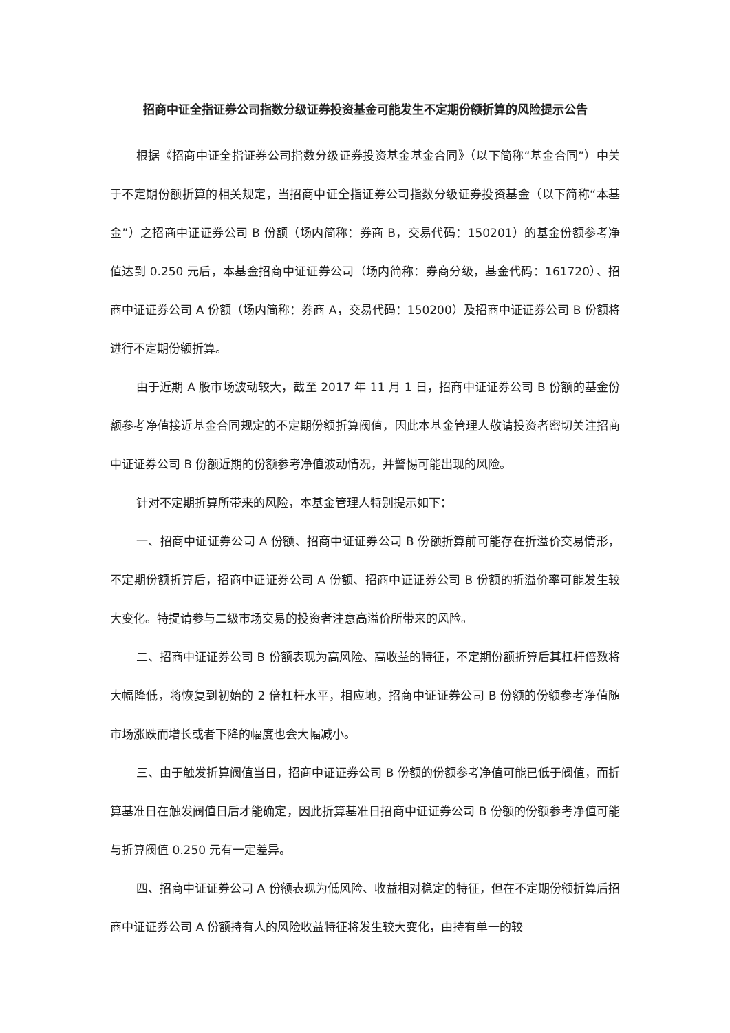招商中证全指证券公司指数分级证券投资基金可能发生不定期份额折算的风险提示公告
根据《招商中证全指证券公司指数分级证券投资基金基金合同》（以下简称“基金合同”）中关于不定期份额折算的相关规定，当招商中证全指证券公司指数分级证券投资基金（以下简称“本基金”）之招商中证证券公司 B 份额（场内简称：券商 B，交易代码：150201）的基金份额参考净值达到 0.250 元后，本基金招商中证证券公司（场内简称：券商分级，基金代码：161720）、招商中证证券公司 A 份额（场内简称：券商 A，交易代码：150200）及招商中证证券公司 B 份额将进行不定期份额折算。
由于近期 A 股市场波动较大，截至 2017 年 11 月 1 日，招商中证证券公司 B 份额的基金份额参考净值接近基金合同规定的不定期份额折算阀值，因此本基金管理人敬请投资者密切关注招商中证证券公司 B 份额近期的份额参考净值波动情况，并警惕可能出现的风险。
针对不定期折算所带来的风险，本基金管理人特别提示如下：
一、招商中证证券公司 A 份额、招商中证证券公司 B 份额折算前可能存在折溢价交易情形，不定期份额折算后，招商中证证券公司 A 份额、招商中证证券公司 B 份额的折溢价率可能发生较大变化。特提请参与二级市场交易的投资者注意高溢价所带来的风险。
二、招商中证证券公司 B 份额表现为高风险、高收益的特征，不定期份额折算后其杠杆倍数将大幅降低，将恢复到初始的 2 倍杠杆水平，相应地，招商中证证券公司 B 份额的份额参考净值随市场涨跌而增长或者下降的幅度也会大幅减小。
三、由于触发折算阀值当日，招商中证证券公司 B 份额的份额参考净值可能已低于阀值，而折算基准日在触发阀值日后才能确定，因此折算基准日招商中证证券公司 B 份额的份额参考净值可能与折算阀值 0.250 元有一定差异。
四、招商中证证券公司 A 份额表现为低风险、收益相对稳定的特征，但在不定期份额折算后招商中证证券公司 A 份额持有人的风险收益特征将发生较大变化，由持有单一的较